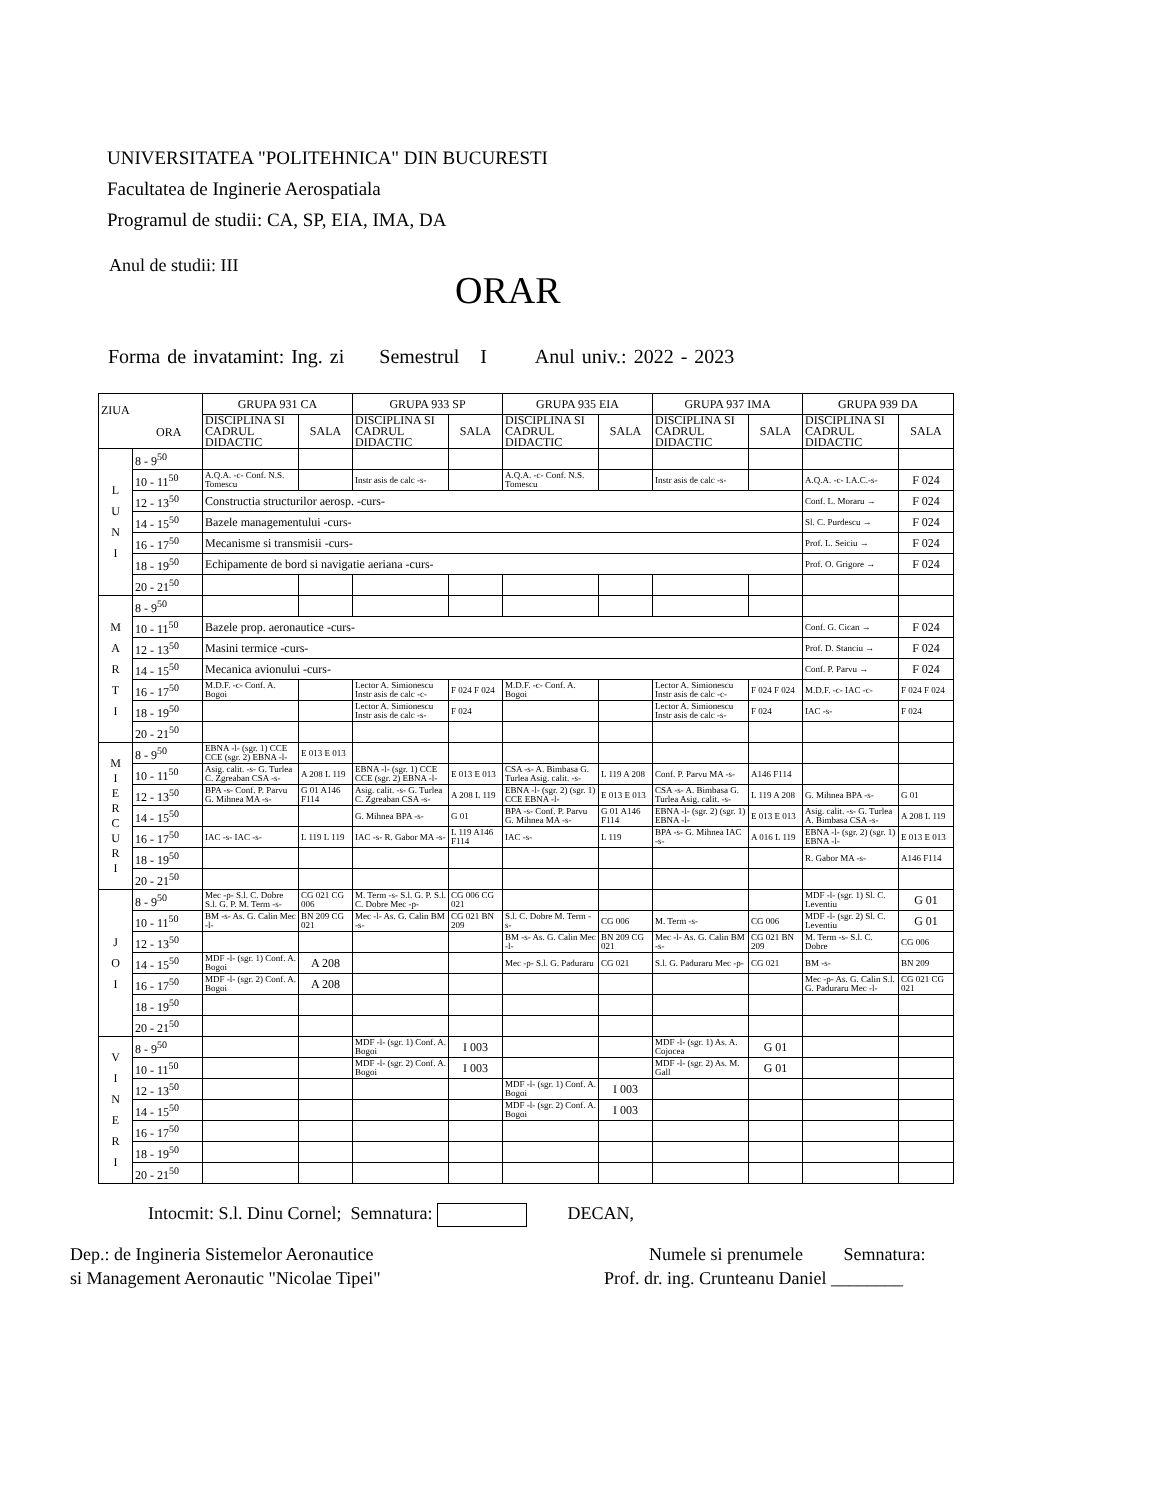UNIVERSITATEA "POLITEHNICA" DIN BUCURESTI
Facultatea de Inginerie Aerospatiala
Programul de studii: CA, SP, EIA, IMA, DA
Anul de studii: III
ORAR
Forma de invatamint: Ing. zi Semestrul I Anul univ.: 2022 - 2023
| ZIUA ORA | | GRUPA 931 CA | | GRUPA 933 SP | | GRUPA 935 EIA | | GRUPA 937 IMA | | GRUPA 939 DA | |
| --- | --- | --- | --- | --- | --- | --- | --- | --- | --- | --- | --- |
| | | DISCIPLINA SI CADRUL DIDACTIC | SALA | DISCIPLINA SI CADRUL DIDACTIC | SALA | DISCIPLINA SI CADRUL DIDACTIC | SALA | DISCIPLINA SI CADRUL DIDACTIC | SALA | DISCIPLINA SI CADRUL DIDACTIC | SALA |
| L U N I | 8 - 9<sup>50</sup> | | | | | | | | | | |
| | 10 - 11<sup>50</sup> | A.Q.A. -c- Conf. N.S. Tomescu | | Instr asis de calc -s- | | A.Q.A. -c- Conf. N.S. Tomescu | | Instr asis de calc -s- | | A.Q.A. -c- I.A.C.-s- | F 024 |
| | 12 - 13<sup>50</sup> | Constructia structurilor aerosp. -curs- | | | | | | | | Conf. L. Moraru → | F 024 |
| | 14 - 15<sup>50</sup> | Bazele managementului -curs- | | | | | | | | Sl. C. Purdescu → | F 024 |
| | 16 - 17<sup>50</sup> | Mecanisme si transmisii -curs- | | | | | | | | Prof. L. Seiciu → | F 024 |
| | 18 - 19<sup>50</sup> | Echipamente de bord si navigatie aeriana -curs- | | | | | | | | Prof. O. Grigore → | F 024 |
| | 20 - 21<sup>50</sup> | | | | | | | | | | |
| M A R T I | 8 - 9<sup>50</sup> | | | | | | | | | | |
| | 10 - 11<sup>50</sup> | Bazele prop. aeronautice -curs- | | | | | | | | Conf. G. Cican → | F 024 |
| | 12 - 13<sup>50</sup> | Masini termice -curs- | | | | | | | | Prof. D. Stanciu → | F 024 |
| | 14 - 15<sup>50</sup> | Mecanica avionului -curs- | | | | | | | | Conf. P. Parvu → | F 024 |
| | 16 - 17<sup>50</sup> | M.D.F. -c- Conf. A. Bogoi | | Lector A. Simionescu Instr asis de calc -c- | F 024 F 024 | M.D.F. -c- Conf. A. Bogoi | | Lector A. Simionescu Instr asis de calc -c- | F 024 F 024 | M.D.F. -c- IAC -c- | F 024 F 024 |
| | 18 - 19<sup>50</sup> | | | Lector A. Simionescu Instr asis de calc -s- | F 024 | | | Lector A. Simionescu Instr asis de calc -s- | F 024 | IAC -s- | F 024 |
| | 20 - 21<sup>50</sup> | | | | | | | | | | |
| M I E R C U R I | 8 - 9<sup>50</sup> | EBNA -l- (sgr. 1) CCE CCE (sgr. 2) EBNA -l- | E 013 E 013 | | | | | | | | |
| | 10 - 11<sup>50</sup> | Asig. calit. -s- G. Turlea C. Zgreaban CSA -s- | A 208 L 119 | EBNA -l- (sgr. 1) CCE CCE (sgr. 2) EBNA -l- | E 013 E 013 | CSA -s- A. Bimbasa G. Turlea Asig. calit. -s- | L 119 A 208 | Conf. P. Parvu MA -s- | A146 F114 | | |
| | 12 - 13<sup>50</sup> | BPA -s- Conf. P. Parvu G. Mihnea MA -s- | G 01 A146 F114 | Asig. calit. -s- G. Turlea C. Zgreaban CSA -s- | A 208 L 119 | EBNA -l- (sgr. 2) (sgr. 1) CCE EBNA -l- | E 013 E 013 | CSA -s- A. Bimbasa G. Turlea Asig. calit. -s- | L 119 A 208 | G. Mihnea BPA -s- | G 01 |
| | 14 - 15<sup>50</sup> | | | G. Mihnea BPA -s- | G 01 | BPA -s- Conf. P. Parvu G. Mihnea MA -s- | G 01 A146 F114 | EBNA -l- (sgr. 2) (sgr. 1) EBNA -l- | E 013 E 013 | Asig. calit. -s- G. Turlea A. Bimbasa CSA -s- | A 208 L 119 |
| | 16 - 17<sup>50</sup> | IAC -s- IAC -s- | L 119 L 119 | IAC -s- R. Gabor MA -s- | L 119 A146 F114 | IAC -s- | L 119 | BPA -s- G. Mihnea IAC -s- | A 016 L 119 | EBNA -l- (sgr. 2) (sgr. 1) EBNA -l- | E 013 E 013 |
| | 18 - 19<sup>50</sup> | | | | | | | | | R. Gabor MA -s- | A146 F114 |
| | 20 - 21<sup>50</sup> | | | | | | | | | | |
| J O I | 8 - 9<sup>50</sup> | Mec -p- S.l. C. Dobre S.l. G. P. M. Term -s- | CG 021 CG 006 | M. Term -s- S.l. G. P. S.l. C. Dobre Mec -p- | CG 006 CG 021 | | | | | MDF -l- (sgr. 1) Sl. C. Leventiu | G 01 |
| | 10 - 11<sup>50</sup> | BM -s- As. G. Calin Mec -l- | BN 209 CG 021 | Mec -l- As. G. Calin BM -s- | CG 021 BN 209 | S.l. C. Dobre M. Term -s- | CG 006 | M. Term -s- | CG 006 | MDF -l- (sgr. 2) Sl. C. Leventiu | G 01 |
| | 12 - 13<sup>50</sup> | | | | | BM -s- As. G. Calin Mec -l- | BN 209 CG 021 | Mec -l- As. G. Calin BM -s- | CG 021 BN 209 | M. Term -s- S.l. C. Dobre | CG 006 |
| | 14 - 15<sup>50</sup> | MDF -l- (sgr. 1) Conf. A. Bogoi | A 208 | | | Mec -p- S.l. G. Paduraru | CG 021 | S.l. G. Paduraru Mec -p- | CG 021 | BM -s- | BN 209 |
| | 16 - 17<sup>50</sup> | MDF -l- (sgr. 2) Conf. A. Bogoi | A 208 | | | | | | | Mec -p- As. G. Calin S.l. G. Paduraru Mec -l- | CG 021 CG 021 |
| | 18 - 19<sup>50</sup> | | | | | | | | | | |
| | 20 - 21<sup>50</sup> | | | | | | | | | | |
| V I N E R I | 8 - 9<sup>50</sup> | | | MDF -l- (sgr. 1) Conf. A. Bogoi | I 003 | | | MDF -l- (sgr. 1) As. A. Cojocea | G 01 | | |
| | 10 - 11<sup>50</sup> | | | MDF -l- (sgr. 2) Conf. A. Bogoi | I 003 | | | MDF -l- (sgr. 2) As. M. Gall | G 01 | | |
| | 12 - 13<sup>50</sup> | | | | | MDF -l- (sgr. 1) Conf. A. Bogoi | I 003 | | | | |
| | 14 - 15<sup>50</sup> | | | | | MDF -l- (sgr. 2) Conf. A. Bogoi | I 003 | | | | |
| | 16 - 17<sup>50</sup> | | | | | | | | | | |
| | 18 - 19<sup>50</sup> | | | | | | | | | | |
| | 20 - 21<sup>50</sup> | | | | | | | | | | |
Intocmit: S.l. Dinu Cornel; Semnatura: DECAN,
Dep.: de Ingineria Sistemelor Aeronautice
si Management Aeronautic "Nicolae Tipei"
Numele si prenumele Semnatura:
Prof. dr. ing. Crunteanu Daniel ________